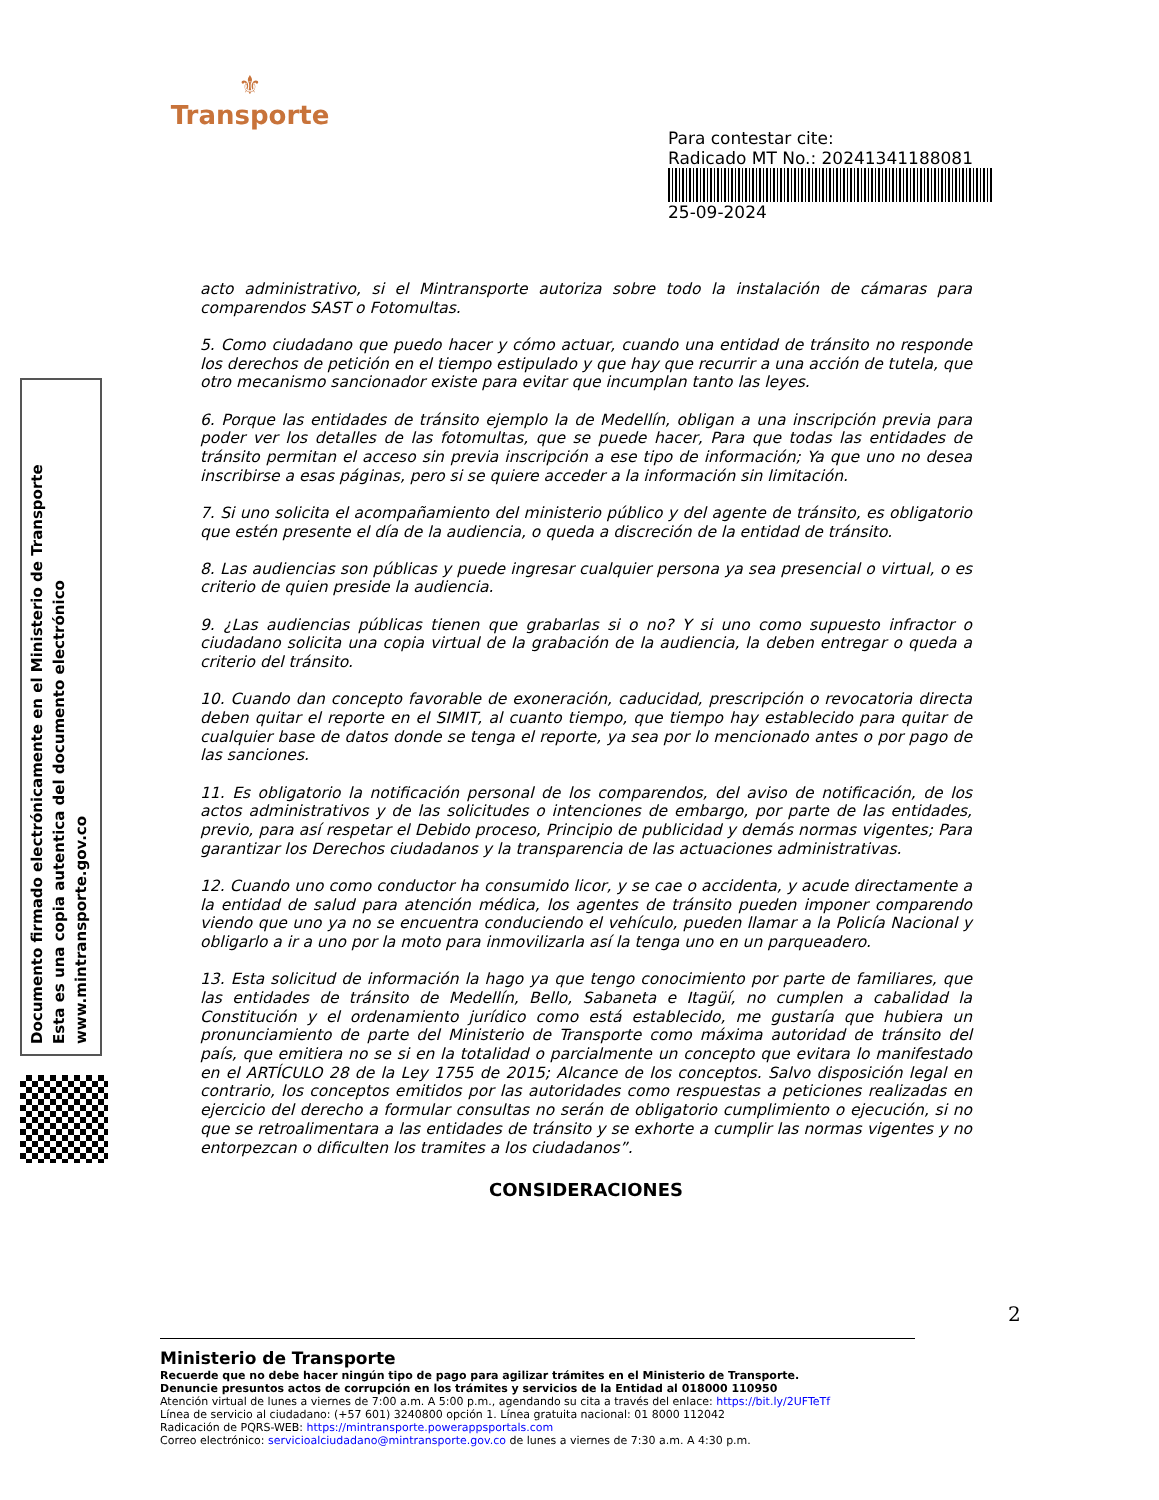⚜
Transporte
Para contestar cite:
Radicado MT No.: 20241341188081
25-09-2024
Documento firmado electrónicamente en el Ministerio de Transporte
Esta es una copia autentica del documento electrónico
www.mintransporte.gov.co
acto administrativo, si el Mintransporte autoriza sobre todo la instalación de cámaras para comparendos SAST o Fotomultas.
5. Como ciudadano que puedo hacer y cómo actuar, cuando una entidad de tránsito no responde los derechos de petición en el tiempo estipulado y que hay que recurrir a una acción de tutela, que otro mecanismo sancionador existe para evitar que incumplan tanto las leyes.
6. Porque las entidades de tránsito ejemplo la de Medellín, obligan a una inscripción previa para poder ver los detalles de las fotomultas, que se puede hacer, Para que todas las entidades de tránsito permitan el acceso sin previa inscripción a ese tipo de información; Ya que uno no desea inscribirse a esas páginas, pero si se quiere acceder a la información sin limitación.
7. Si uno solicita el acompañamiento del ministerio público y del agente de tránsito, es obligatorio que estén presente el día de la audiencia, o queda a discreción de la entidad de tránsito.
8. Las audiencias son públicas y puede ingresar cualquier persona ya sea presencial o virtual, o es criterio de quien preside la audiencia.
9. ¿Las audiencias públicas tienen que grabarlas si o no? Y si uno como supuesto infractor o ciudadano solicita una copia virtual de la grabación de la audiencia, la deben entregar o queda a criterio del tránsito.
10. Cuando dan concepto favorable de exoneración, caducidad, prescripción o revocatoria directa deben quitar el reporte en el SIMIT, al cuanto tiempo, que tiempo hay establecido para quitar de cualquier base de datos donde se tenga el reporte, ya sea por lo mencionado antes o por pago de las sanciones.
11. Es obligatorio la notificación personal de los comparendos, del aviso de notificación, de los actos administrativos y de las solicitudes o intenciones de embargo, por parte de las entidades, previo, para así respetar el Debido proceso, Principio de publicidad y demás normas vigentes; Para garantizar los Derechos ciudadanos y la transparencia de las actuaciones administrativas.
12. Cuando uno como conductor ha consumido licor, y se cae o accidenta, y acude directamente a la entidad de salud para atención médica, los agentes de tránsito pueden imponer comparendo viendo que uno ya no se encuentra conduciendo el vehículo, pueden llamar a la Policía Nacional y obligarlo a ir a uno por la moto para inmovilizarla así la tenga uno en un parqueadero.
13. Esta solicitud de información la hago ya que tengo conocimiento por parte de familiares, que las entidades de tránsito de Medellín, Bello, Sabaneta e Itagüí, no cumplen a cabalidad la Constitución y el ordenamiento jurídico como está establecido, me gustaría que hubiera un pronunciamiento de parte del Ministerio de Transporte como máxima autoridad de tránsito del país, que emitiera no se si en la totalidad o parcialmente un concepto que evitara lo manifestado en el ARTÍCULO 28 de la Ley 1755 de 2015; Alcance de los conceptos. Salvo disposición legal en contrario, los conceptos emitidos por las autoridades como respuestas a peticiones realizadas en ejercicio del derecho a formular consultas no serán de obligatorio cumplimiento o ejecución, si no que se retroalimentara a las entidades de tránsito y se exhorte a cumplir las normas vigentes y no entorpezcan o dificulten los tramites a los ciudadanos”.
CONSIDERACIONES
2
Ministerio de Transporte
Recuerde que no debe hacer ningún tipo de pago para agilizar trámites en el Ministerio de Transporte.
Denuncie presuntos actos de corrupción en los trámites y servicios de la Entidad al 018000 110950
Atención virtual de lunes a viernes de 7:00 a.m. A 5:00 p.m., agendando su cita a través del enlace: https://bit.ly/2UFTeTf
Línea de servicio al ciudadano: (+57 601) 3240800 opción 1. Línea gratuita nacional: 01 8000 112042
Radicación de PQRS-WEB: https://mintransporte.powerappsportals.com
Correo electrónico: servicioalciudadano@mintransporte.gov.co de lunes a viernes de 7:30 a.m. A 4:30 p.m.